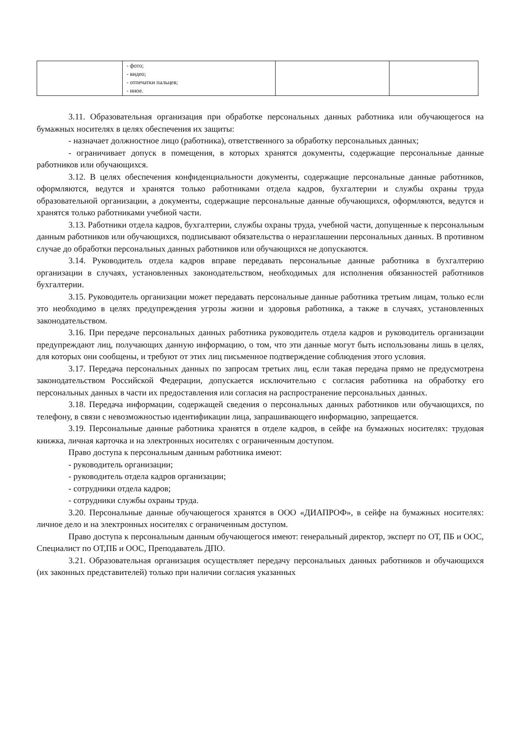| | - фото; - видео; - отпечатки пальцев; - иное. | | |
3.11. Образовательная организация при обработке персональных данных работника или обучающегося на бумажных носителях в целях обеспечения их защиты:
- назначает должностное лицо (работника), ответственного за обработку персональных данных;
- ограничивает допуск в помещения, в которых хранятся документы, содержащие персональные данные работников или обучающихся.
3.12. В целях обеспечения конфиденциальности документы, содержащие персональные данные работников, оформляются, ведутся и хранятся только работниками отдела кадров, бухгалтерии и службы охраны труда образовательной организации, а документы, содержащие персональные данные обучающихся, оформляются, ведутся и хранятся только работниками учебной части.
3.13. Работники отдела кадров, бухгалтерии, службы охраны труда, учебной части, допущенные к персональным данным работников или обучающихся, подписывают обязательства о неразглашении персональных данных. В противном случае до обработки персональных данных работников или обучающихся не допускаются.
3.14. Руководитель отдела кадров вправе передавать персональные данные работника в бухгалтерию организации в случаях, установленных законодательством, необходимых для исполнения обязанностей работников бухгалтерии.
3.15. Руководитель организации может передавать персональные данные работника третьим лицам, только если это необходимо в целях предупреждения угрозы жизни и здоровья работника, а также в случаях, установленных законодательством.
3.16. При передаче персональных данных работника руководитель отдела кадров и руководитель организации предупреждают лиц, получающих данную информацию, о том, что эти данные могут быть использованы лишь в целях, для которых они сообщены, и требуют от этих лиц письменное подтверждение соблюдения этого условия.
3.17. Передача персональных данных по запросам третьих лиц, если такая передача прямо не предусмотрена законодательством Российской Федерации, допускается исключительно с согласия работника на обработку его персональных данных в части их предоставления или согласия на распространение персональных данных.
3.18. Передача информации, содержащей сведения о персональных данных работников или обучающихся, по телефону, в связи с невозможностью идентификации лица, запрашивающего информацию, запрещается.
3.19. Персональные данные работника хранятся в отделе кадров, в сейфе на бумажных носителях: трудовая книжка, личная карточка и на электронных носителях с ограниченным доступом.
Право доступа к персональным данным работника имеют:
- руководитель организации;
- руководитель отдела кадров организации;
- сотрудники отдела кадров;
- сотрудники службы охраны труда.
3.20. Персональные данные обучающегося хранятся в ООО «ДИАПРОФ», в сейфе на бумажных носителях: личное дело и на электронных носителях с ограниченным доступом.
Право доступа к персональным данным обучающегося имеют: генеральный директор, эксперт по ОТ, ПБ и ООС, Специалист по ОТ,ПБ и ООС, Преподаватель ДПО.
3.21. Образовательная организация осуществляет передачу персональных данных работников и обучающихся (их законных представителей) только при наличии согласия указанных